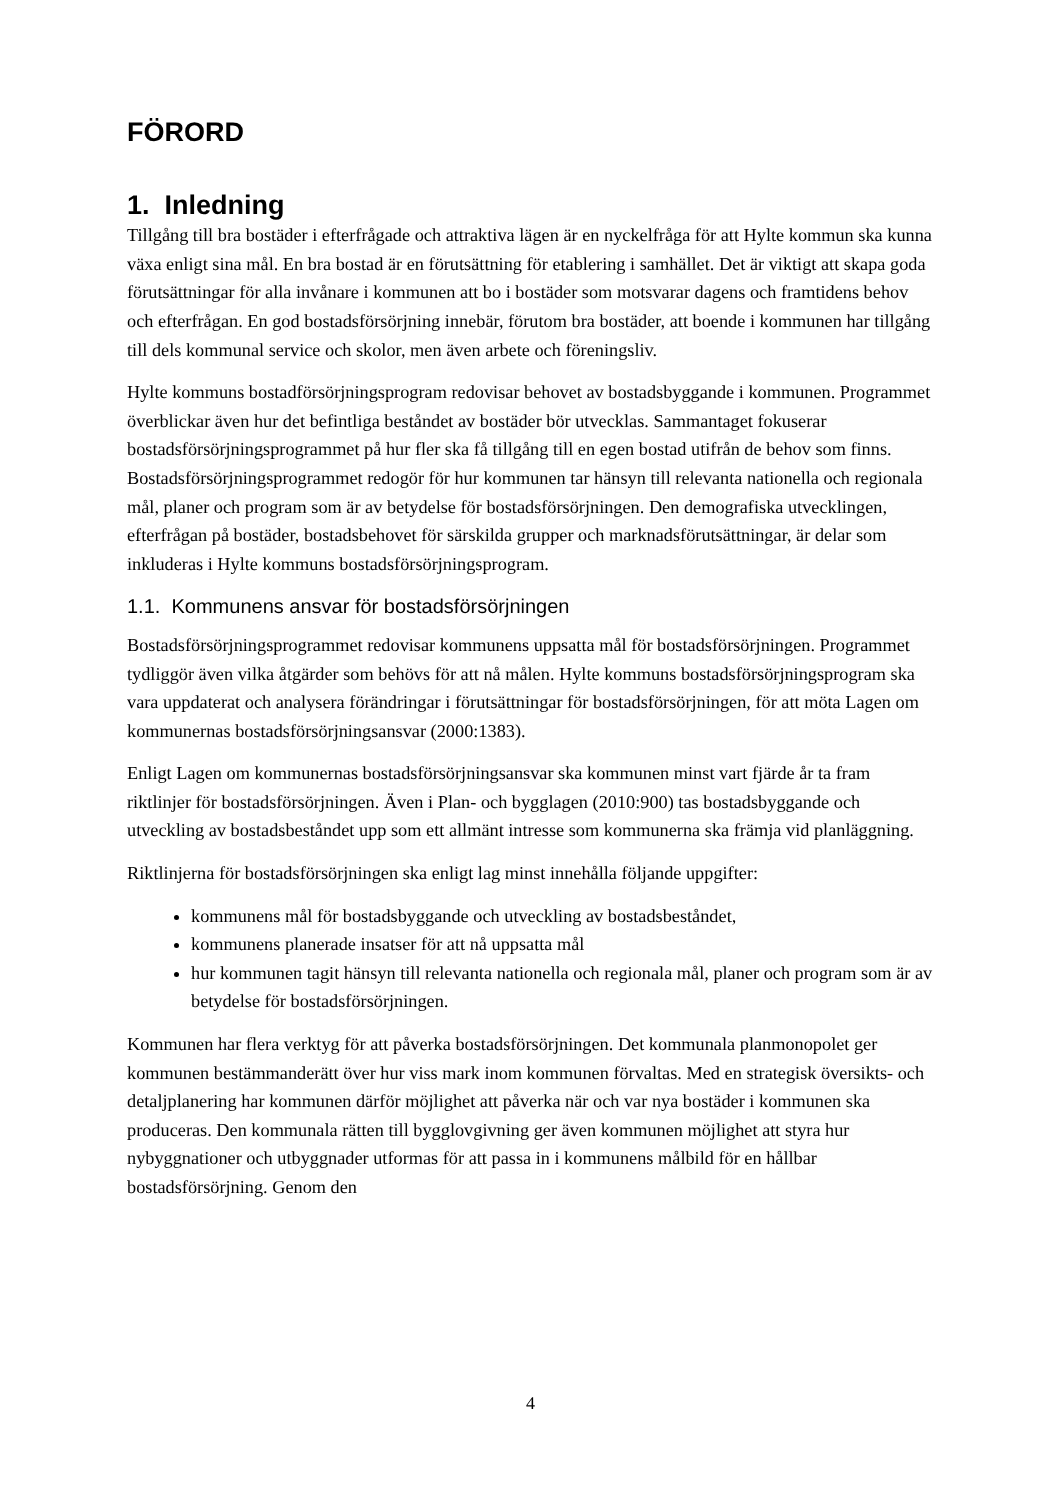FÖRORD
1. Inledning
Tillgång till bra bostäder i efterfrågade och attraktiva lägen är en nyckelfråga för att Hylte kommun ska kunna växa enligt sina mål. En bra bostad är en förutsättning för etablering i samhället. Det är viktigt att skapa goda förutsättningar för alla invånare i kommunen att bo i bostäder som motsvarar dagens och framtidens behov och efterfrågan. En god bostadsförsörjning innebär, förutom bra bostäder, att boende i kommunen har tillgång till dels kommunal service och skolor, men även arbete och föreningsliv.
Hylte kommuns bostadförsörjningsprogram redovisar behovet av bostadsbyggande i kommunen. Programmet överblickar även hur det befintliga beståndet av bostäder bör utvecklas. Sammantaget fokuserar bostadsförsörjningsprogrammet på hur fler ska få tillgång till en egen bostad utifrån de behov som finns. Bostadsförsörjningsprogrammet redogör för hur kommunen tar hänsyn till relevanta nationella och regionala mål, planer och program som är av betydelse för bostadsförsörjningen. Den demografiska utvecklingen, efterfrågan på bostäder, bostadsbehovet för särskilda grupper och marknadsförutsättningar, är delar som inkluderas i Hylte kommuns bostadsförsörjningsprogram.
1.1. Kommunens ansvar för bostadsförsörjningen
Bostadsförsörjningsprogrammet redovisar kommunens uppsatta mål för bostadsförsörjningen. Programmet tydliggör även vilka åtgärder som behövs för att nå målen. Hylte kommuns bostadsförsörjningsprogram ska vara uppdaterat och analysera förändringar i förutsättningar för bostadsförsörjningen, för att möta Lagen om kommunernas bostadsförsörjningsansvar (2000:1383).
Enligt Lagen om kommunernas bostadsförsörjningsansvar ska kommunen minst vart fjärde år ta fram riktlinjer för bostadsförsörjningen. Även i Plan- och bygglagen (2010:900) tas bostadsbyggande och utveckling av bostadsbeståndet upp som ett allmänt intresse som kommunerna ska främja vid planläggning.
Riktlinjerna för bostadsförsörjningen ska enligt lag minst innehålla följande uppgifter:
kommunens mål för bostadsbyggande och utveckling av bostadsbeståndet,
kommunens planerade insatser för att nå uppsatta mål
hur kommunen tagit hänsyn till relevanta nationella och regionala mål, planer och program som är av betydelse för bostadsförsörjningen.
Kommunen har flera verktyg för att påverka bostadsförsörjningen. Det kommunala planmonopolet ger kommunen bestämmanderätt över hur viss mark inom kommunen förvaltas. Med en strategisk översikts- och detaljplanering har kommunen därför möjlighet att påverka när och var nya bostäder i kommunen ska produceras. Den kommunala rätten till bygglovgivning ger även kommunen möjlighet att styra hur nybyggnationer och utbyggnader utformas för att passa in i kommunens målbild för en hållbar bostadsförsörjning. Genom den
4